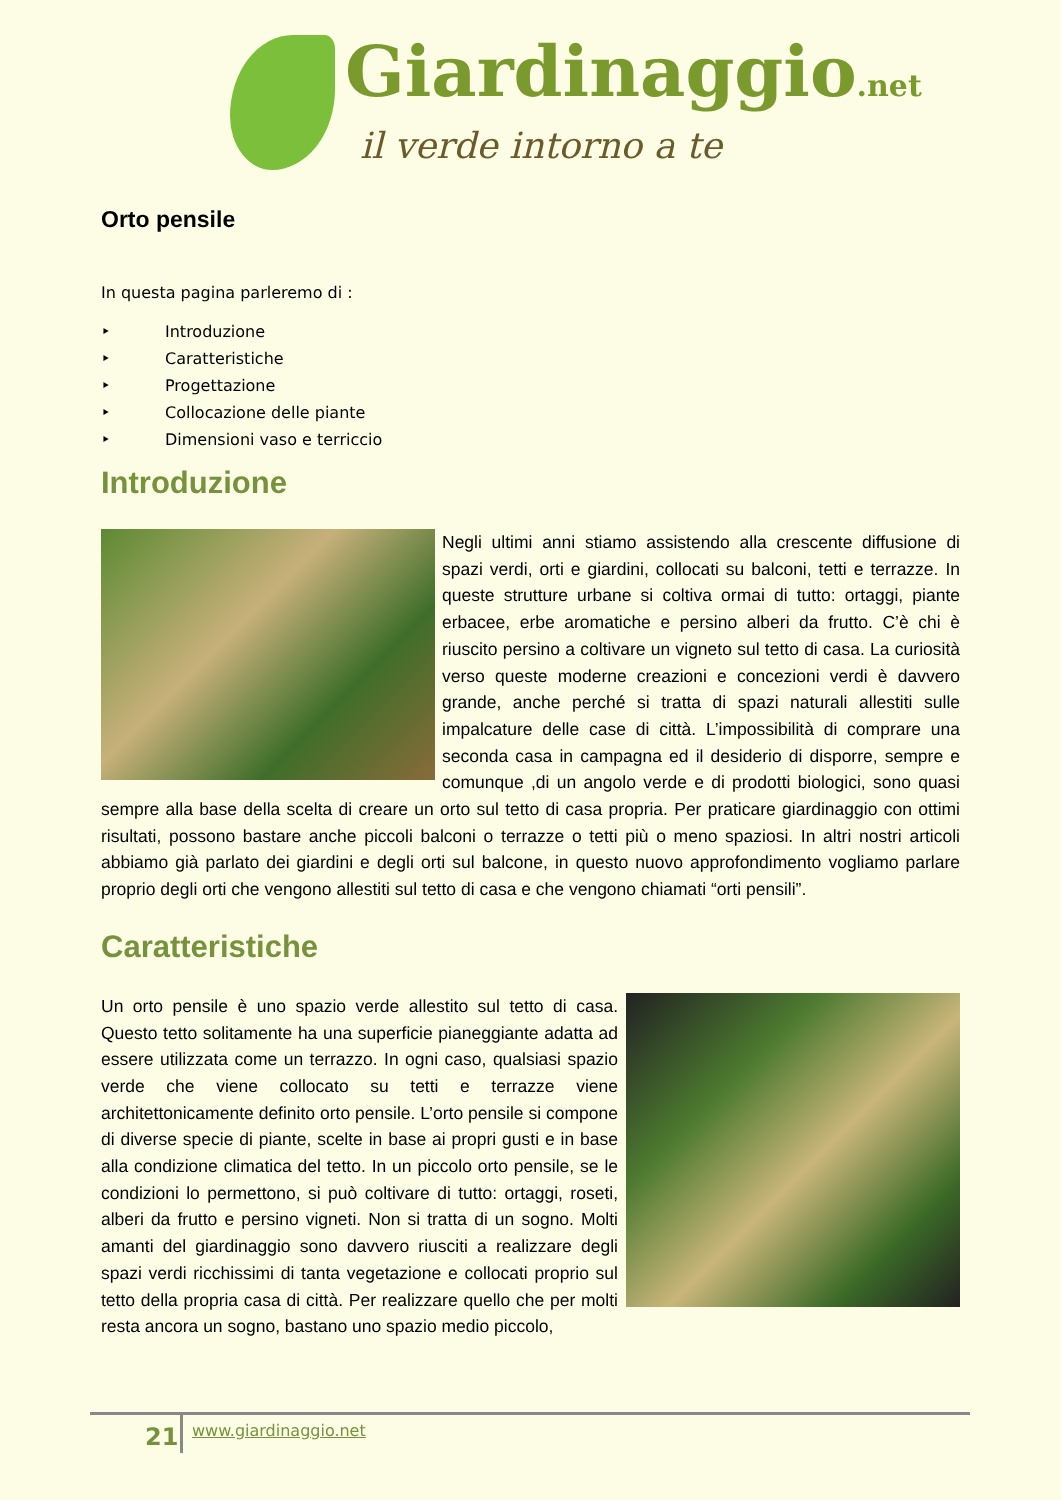Giardinaggio.net
il verde intorno a te
Orto pensile
In questa pagina parleremo di :
‣ Introduzione
‣ Caratteristiche
‣ Progettazione
‣ Collocazione delle piante
‣ Dimensioni vaso e terriccio
Introduzione
Negli ultimi anni stiamo assistendo alla crescente diffusione di spazi verdi, orti e giardini, collocati su balconi, tetti e terrazze. In queste strutture urbane si coltiva ormai di tutto: ortaggi, piante erbacee, erbe aromatiche e persino alberi da frutto. C’è chi è riuscito persino a coltivare un vigneto sul tetto di casa. La curiosità verso queste moderne creazioni e concezioni verdi è davvero grande, anche perché si tratta di spazi naturali allestiti sulle impalcature delle case di città. L’impossibilità di comprare una seconda casa in campagna ed il desiderio di disporre, sempre e comunque ,di un angolo verde e di prodotti biologici, sono quasi sempre alla base della scelta di creare un orto sul tetto di casa propria. Per praticare giardinaggio con ottimi risultati, possono bastare anche piccoli balconi o terrazze o tetti più o meno spaziosi. In altri nostri articoli abbiamo già parlato dei giardini e degli orti sul balcone, in questo nuovo approfondimento vogliamo parlare proprio degli orti che vengono allestiti sul tetto di casa e che vengono chiamati “orti pensili”.
Caratteristiche
Un orto pensile è uno spazio verde allestito sul tetto di casa. Questo tetto solitamente ha una superficie pianeggiante adatta ad essere utilizzata come un terrazzo. In ogni caso, qualsiasi spazio verde che viene collocato su tetti e terrazze viene architettonicamente definito orto pensile. L’orto pensile si compone di diverse specie di piante, scelte in base ai propri gusti e in base alla condizione climatica del tetto. In un piccolo orto pensile, se le condizioni lo permettono, si può coltivare di tutto: ortaggi, roseti, alberi da frutto e persino vigneti. Non si tratta di un sogno. Molti amanti del giardinaggio sono davvero riusciti a realizzare degli spazi verdi ricchissimi di tanta vegetazione e collocati proprio sul tetto della propria casa di città. Per realizzare quello che per molti resta ancora un sogno, bastano uno spazio medio piccolo,
21 www.giardinaggio.net